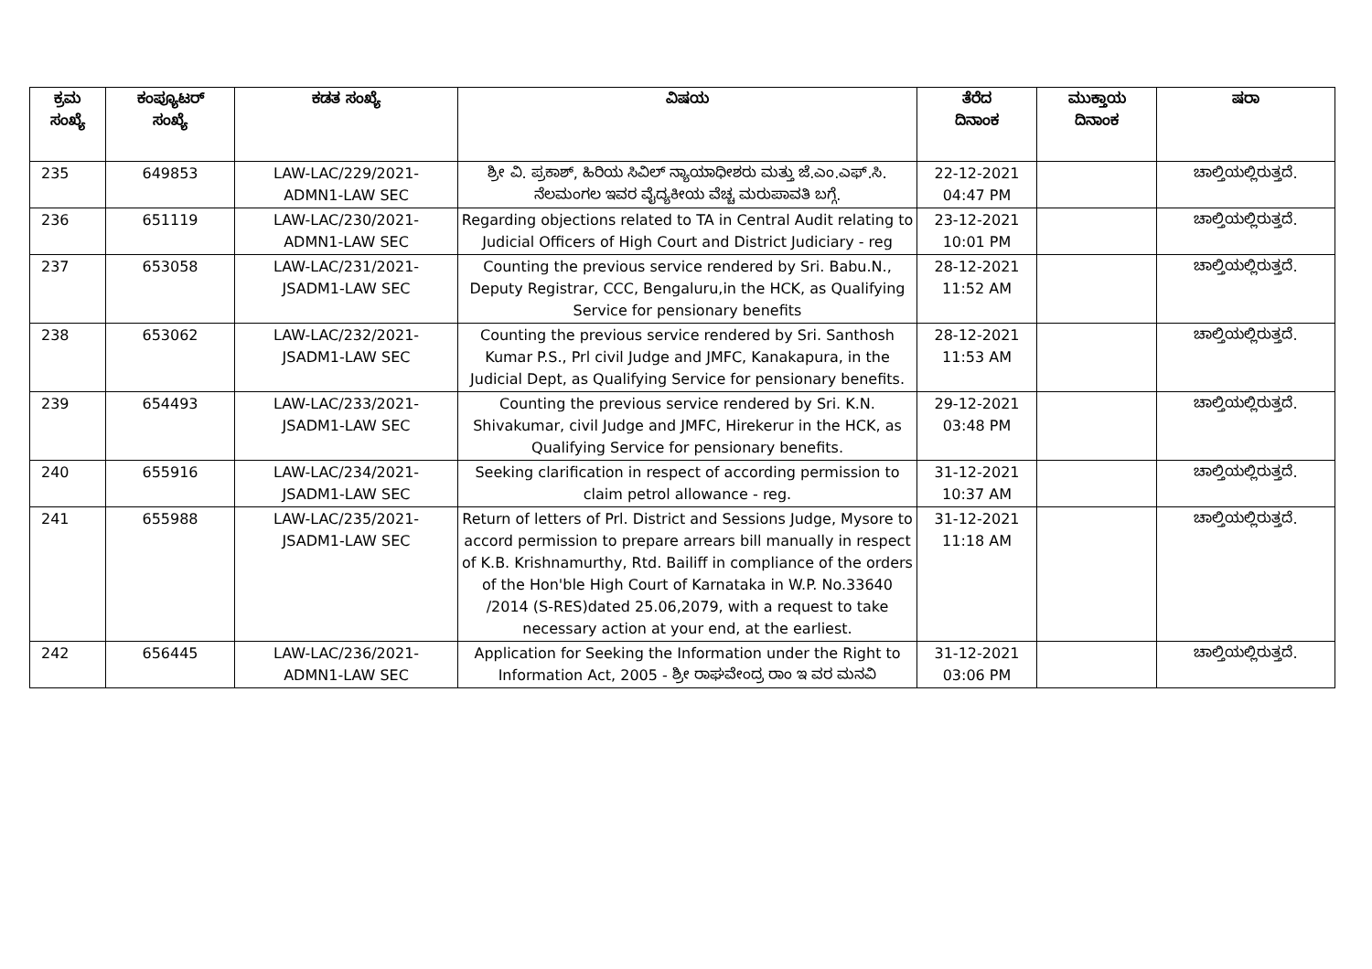| ಕ್ರಮ ಸಂಖ್ಯೆ | ಕಂಪ್ಯೂಟರ್ ಸಂಖ್ಯೆ | ಕಡತ ಸಂಖ್ಯೆ | ವಿಷಯ | ತೆರೆದ ದಿನಾಂಕ | ಮುಕ್ತಾಯ ದಿನಾಂಕ | ಷರಾ |
| --- | --- | --- | --- | --- | --- | --- |
| 235 | 649853 | LAW-LAC/229/2021- ADMN1-LAW SEC | ಶ್ರೀ ವಿ. ಪ್ರಕಾಶ್, ಹಿರಿಯ ಸಿವಿಲ್ ನ್ಯಾಯಾಧೀಶರು ಮತ್ತು ಜೆ.ಎಂ.ಎಫ್.ಸಿ. ನೆಲಮಂಗಲ ಇವರ ವೈದ್ಯಕೀಯ ವೆಚ್ಚ ಮರುಪಾವತಿ ಬಗ್ಗೆ. | 22-12-2021 04:47 PM | | ಚಾಲ್ತಿಯಲ್ಲಿರುತ್ತದೆ. |
| 236 | 651119 | LAW-LAC/230/2021- ADMN1-LAW SEC | Regarding objections related to TA in Central Audit relating to Judicial Officers of High Court and District Judiciary - reg | 23-12-2021 10:01 PM | | ಚಾಲ್ತಿಯಲ್ಲಿರುತ್ತದೆ. |
| 237 | 653058 | LAW-LAC/231/2021- JSADM1-LAW SEC | Counting the previous service rendered by Sri. Babu.N., Deputy Registrar, CCC, Bengaluru,in the HCK, as Qualifying Service for pensionary benefits | 28-12-2021 11:52 AM | | ಚಾಲ್ತಿಯಲ್ಲಿರುತ್ತದೆ. |
| 238 | 653062 | LAW-LAC/232/2021- JSADM1-LAW SEC | Counting the previous service rendered by Sri. Santhosh Kumar P.S., Prl civil Judge and JMFC, Kanakapura, in the Judicial Dept, as Qualifying Service for pensionary benefits. | 28-12-2021 11:53 AM | | ಚಾಲ್ತಿಯಲ್ಲಿರುತ್ತದೆ. |
| 239 | 654493 | LAW-LAC/233/2021- JSADM1-LAW SEC | Counting the previous service rendered by Sri. K.N. Shivakumar, civil Judge and JMFC, Hirekerur in the HCK, as Qualifying Service for pensionary benefits. | 29-12-2021 03:48 PM | | ಚಾಲ್ತಿಯಲ್ಲಿರುತ್ತದೆ. |
| 240 | 655916 | LAW-LAC/234/2021- JSADM1-LAW SEC | Seeking clarification in respect of according permission to claim petrol allowance - reg. | 31-12-2021 10:37 AM | | ಚಾಲ್ತಿಯಲ್ಲಿರುತ್ತದೆ. |
| 241 | 655988 | LAW-LAC/235/2021- JSADM1-LAW SEC | Return of letters of Prl. District and Sessions Judge, Mysore to accord permission to prepare arrears bill manually in respect of K.B. Krishnamurthy, Rtd. Bailiff in compliance of the orders of the Hon'ble High Court of Karnataka in W.P. No.33640 /2014 (S-RES)dated 25.06,2079, with a request to take necessary action at your end, at the earliest. | 31-12-2021 11:18 AM | | ಚಾಲ್ತಿಯಲ್ಲಿರುತ್ತದೆ. |
| 242 | 656445 | LAW-LAC/236/2021- ADMN1-LAW SEC | Application for Seeking the Information under the Right to Information Act, 2005 - ಶ್ರೀ ರಾಘವೇಂದ್ರ ರಾಂ ಇ ವರ ಮನವಿ | 31-12-2021 03:06 PM | | ಚಾಲ್ತಿಯಲ್ಲಿರುತ್ತದೆ. |